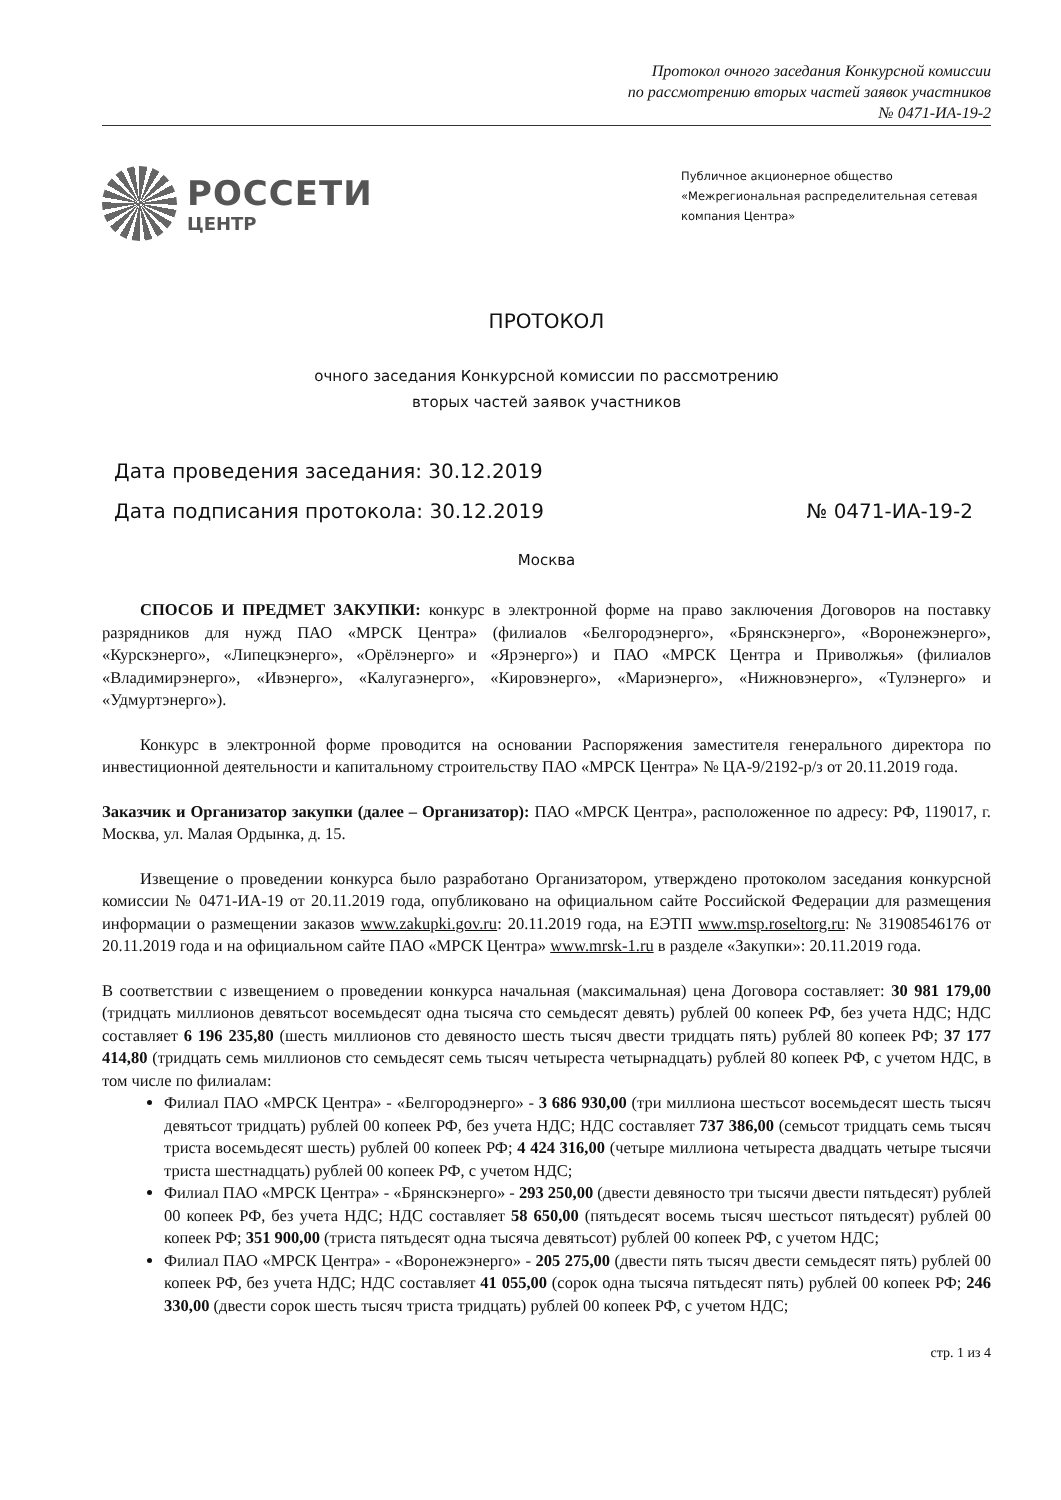Протокол очного заседания Конкурсной комиссии
по рассмотрению вторых частей заявок участников
№ 0471-ИА-19-2
РОССЕТИ
ЦЕНТР
Публичное акционерное общество
«Межрегиональная распределительная сетевая компания Центра»
ПРОТОКОЛ
очного заседания Конкурсной комиссии по рассмотрению
вторых частей заявок участников
Дата проведения заседания: 30.12.2019
Дата подписания протокола: 30.12.2019 № 0471-ИА-19-2
Москва
СПОСОБ И ПРЕДМЕТ ЗАКУПКИ: конкурс в электронной форме на право заключения Договоров на поставку разрядников для нужд ПАО «МРСК Центра» (филиалов «Белгородэнерго», «Брянскэнерго», «Воронежэнерго», «Курскэнерго», «Липецкэнерго», «Орёлэнерго» и «Ярэнерго») и ПАО «МРСК Центра и Приволжья» (филиалов «Владимирэнерго», «Ивэнерго», «Калугаэнерго», «Кировэнерго», «Мариэнерго», «Нижновэнерго», «Тулэнерго» и «Удмуртэнерго»).
Конкурс в электронной форме проводится на основании Распоряжения заместителя генерального директора по инвестиционной деятельности и капитальному строительству ПАО «МРСК Центра» № ЦА-9/2192-р/з от 20.11.2019 года.
Заказчик и Организатор закупки (далее – Организатор): ПАО «МРСК Центра», расположенное по адресу: РФ, 119017, г. Москва, ул. Малая Ордынка, д. 15.
Извещение о проведении конкурса было разработано Организатором, утверждено протоколом заседания конкурсной комиссии № 0471-ИА-19 от 20.11.2019 года, опубликовано на официальном сайте Российской Федерации для размещения информации о размещении заказов www.zakupki.gov.ru: 20.11.2019 года, на ЕЭТП www.msp.roseltorg.ru: № 31908546176 от 20.11.2019 года и на официальном сайте ПАО «МРСК Центра» www.mrsk-1.ru в разделе «Закупки»: 20.11.2019 года.
В соответствии с извещением о проведении конкурса начальная (максимальная) цена Договора составляет: 30 981 179,00 (тридцать миллионов девятьсот восемьдесят одна тысяча сто семьдесят девять) рублей 00 копеек РФ, без учета НДС; НДС составляет 6 196 235,80 (шесть миллионов сто девяносто шесть тысяч двести тридцать пять) рублей 80 копеек РФ; 37 177 414,80 (тридцать семь миллионов сто семьдесят семь тысяч четыреста четырнадцать) рублей 80 копеек РФ, с учетом НДС, в том числе по филиалам:
Филиал ПАО «МРСК Центра» - «Белгородэнерго» - 3 686 930,00 (три миллиона шестьсот восемьдесят шесть тысяч девятьсот тридцать) рублей 00 копеек РФ, без учета НДС; НДС составляет 737 386,00 (семьсот тридцать семь тысяч триста восемьдесят шесть) рублей 00 копеек РФ; 4 424 316,00 (четыре миллиона четыреста двадцать четыре тысячи триста шестнадцать) рублей 00 копеек РФ, с учетом НДС;
Филиал ПАО «МРСК Центра» - «Брянскэнерго» - 293 250,00 (двести девяносто три тысячи двести пятьдесят) рублей 00 копеек РФ, без учета НДС; НДС составляет 58 650,00 (пятьдесят восемь тысяч шестьсот пятьдесят) рублей 00 копеек РФ; 351 900,00 (триста пятьдесят одна тысяча девятьсот) рублей 00 копеек РФ, с учетом НДС;
Филиал ПАО «МРСК Центра» - «Воронежэнерго» - 205 275,00 (двести пять тысяч двести семьдесят пять) рублей 00 копеек РФ, без учета НДС; НДС составляет 41 055,00 (сорок одна тысяча пятьдесят пять) рублей 00 копеек РФ; 246 330,00 (двести сорок шесть тысяч триста тридцать) рублей 00 копеек РФ, с учетом НДС;
стр. 1 из 4